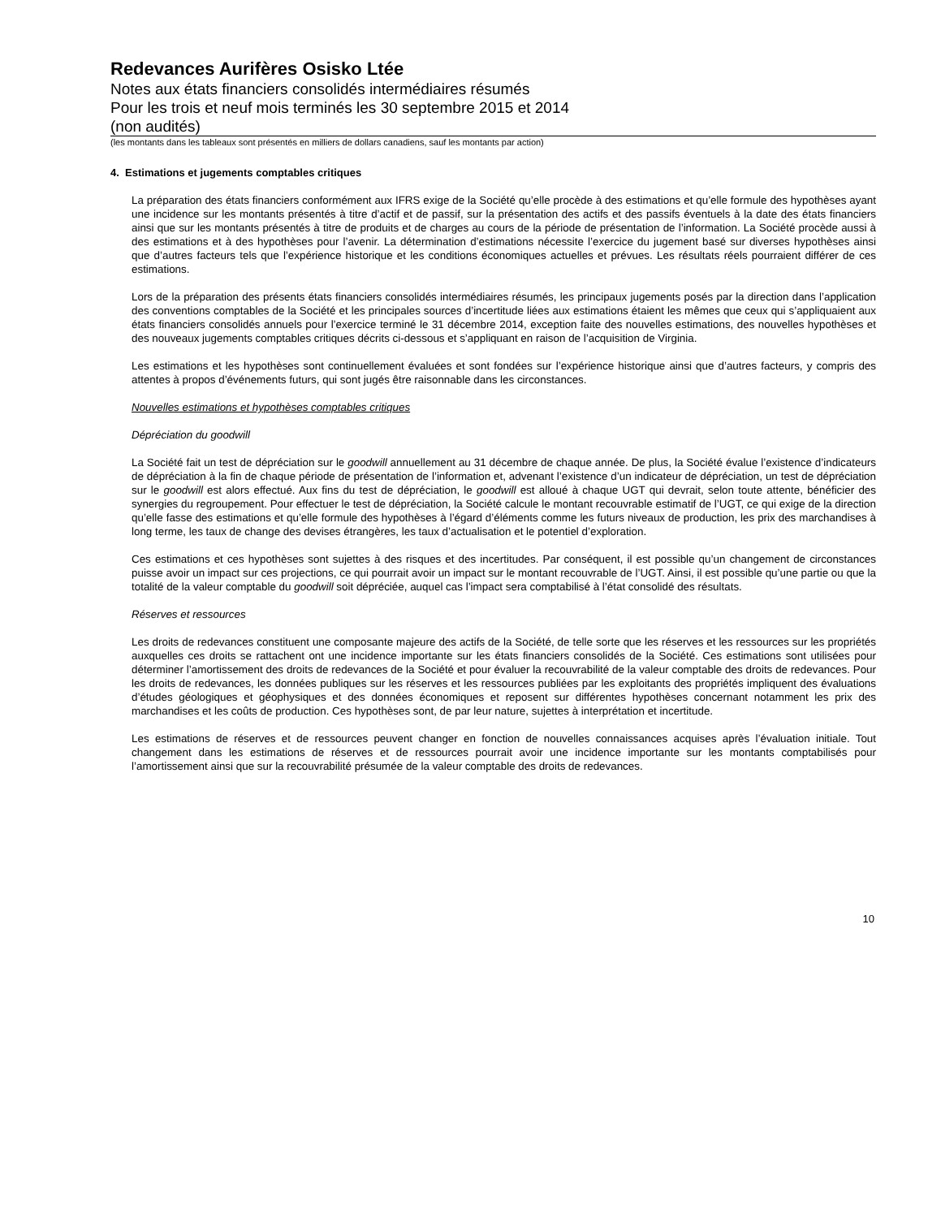Redevances Aurifères Osisko Ltée
Notes aux états financiers consolidés intermédiaires résumés
Pour les trois et neuf mois terminés les 30 septembre 2015 et 2014
(non audités)
(les montants dans les tableaux sont présentés en milliers de dollars canadiens, sauf les montants par action)
4. Estimations et jugements comptables critiques
La préparation des états financiers conformément aux IFRS exige de la Société qu’elle procède à des estimations et qu’elle formule des hypothèses ayant une incidence sur les montants présentés à titre d’actif et de passif, sur la présentation des actifs et des passifs éventuels à la date des états financiers ainsi que sur les montants présentés à titre de produits et de charges au cours de la période de présentation de l’information. La Société procède aussi à des estimations et à des hypothèses pour l’avenir. La détermination d’estimations nécessite l’exercice du jugement basé sur diverses hypothèses ainsi que d’autres facteurs tels que l’expérience historique et les conditions économiques actuelles et prévues. Les résultats réels pourraient différer de ces estimations.
Lors de la préparation des présents états financiers consolidés intermédiaires résumés, les principaux jugements posés par la direction dans l’application des conventions comptables de la Société et les principales sources d’incertitude liées aux estimations étaient les mêmes que ceux qui s’appliquaient aux états financiers consolidés annuels pour l’exercice terminé le 31 décembre 2014, exception faite des nouvelles estimations, des nouvelles hypothèses et des nouveaux jugements comptables critiques décrits ci-dessous et s’appliquant en raison de l’acquisition de Virginia.
Les estimations et les hypothèses sont continuellement évaluées et sont fondées sur l’expérience historique ainsi que d’autres facteurs, y compris des attentes à propos d’événements futurs, qui sont jugés être raisonnable dans les circonstances.
Nouvelles estimations et hypothèses comptables critiques
Dépréciation du goodwill
La Société fait un test de dépréciation sur le goodwill annuellement au 31 décembre de chaque année. De plus, la Société évalue l’existence d’indicateurs de dépréciation à la fin de chaque période de présentation de l’information et, advenant l’existence d’un indicateur de dépréciation, un test de dépréciation sur le goodwill est alors effectué. Aux fins du test de dépréciation, le goodwill est alloué à chaque UGT qui devrait, selon toute attente, bénéficier des synergies du regroupement. Pour effectuer le test de dépréciation, la Société calcule le montant recouvrable estimatif de l’UGT, ce qui exige de la direction qu’elle fasse des estimations et qu’elle formule des hypothèses à l’égard d’éléments comme les futurs niveaux de production, les prix des marchandises à long terme, les taux de change des devises étrangères, les taux d’actualisation et le potentiel d’exploration.
Ces estimations et ces hypothèses sont sujettes à des risques et des incertitudes. Par conséquent, il est possible qu’un changement de circonstances puisse avoir un impact sur ces projections, ce qui pourrait avoir un impact sur le montant recouvrable de l’UGT. Ainsi, il est possible qu’une partie ou que la totalité de la valeur comptable du goodwill soit dépréciée, auquel cas l’impact sera comptabilisé à l’état consolidé des résultats.
Réserves et ressources
Les droits de redevances constituent une composante majeure des actifs de la Société, de telle sorte que les réserves et les ressources sur les propriétés auxquelles ces droits se rattachent ont une incidence importante sur les états financiers consolidés de la Société. Ces estimations sont utilisées pour déterminer l’amortissement des droits de redevances de la Société et pour évaluer la recouvrabilité de la valeur comptable des droits de redevances. Pour les droits de redevances, les données publiques sur les réserves et les ressources publiées par les exploitants des propriétés impliquent des évaluations d’études géologiques et géophysiques et des données économiques et reposent sur différentes hypothèses concernant notamment les prix des marchandises et les coûts de production. Ces hypothèses sont, de par leur nature, sujettes à interprétation et incertitude.
Les estimations de réserves et de ressources peuvent changer en fonction de nouvelles connaissances acquises après l’évaluation initiale. Tout changement dans les estimations de réserves et de ressources pourrait avoir une incidence importante sur les montants comptabilisés pour l’amortissement ainsi que sur la recouvrabilité présumée de la valeur comptable des droits de redevances.
10